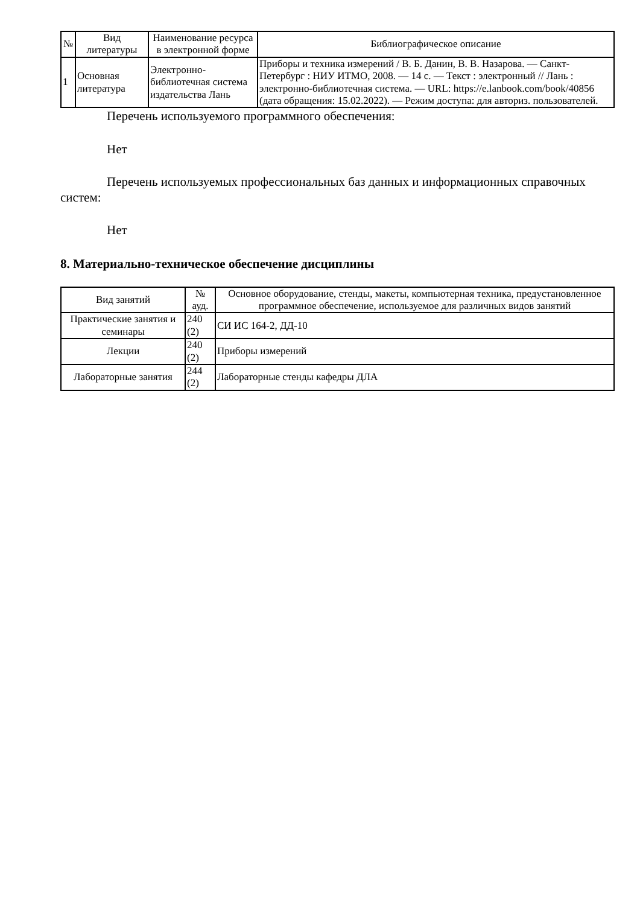| № | Вид литературы | Наименование ресурса в электронной форме | Библиографическое описание |
| --- | --- | --- | --- |
| 1 | Основная литература | Электронно-библиотечная система издательства Лань | Приборы и техника измерений / В. Б. Данин, В. В. Назарова. — Санкт-Петербург : НИУ ИТМО, 2008. — 14 с. — Текст : электронный // Лань : электронно-библиотечная система. — URL: https://e.lanbook.com/book/40856 (дата обращения: 15.02.2022). — Режим доступа: для авториз. пользователей. |
Перечень используемого программного обеспечения:
Нет
Перечень используемых профессиональных баз данных и информационных справочных систем:
Нет
8. Материально-техническое обеспечение дисциплины
| Вид занятий | № ауд. | Основное оборудование, стенды, макеты, компьютерная техника, предустановленное программное обеспечение, используемое для различных видов занятий |
| --- | --- | --- |
| Практические занятия и семинары | 240 (2) | СИ ИС 164-2, ДД-10 |
| Лекции | 240 (2) | Приборы измерений |
| Лабораторные занятия | 244 (2) | Лабораторные стенды кафедры ДЛА |